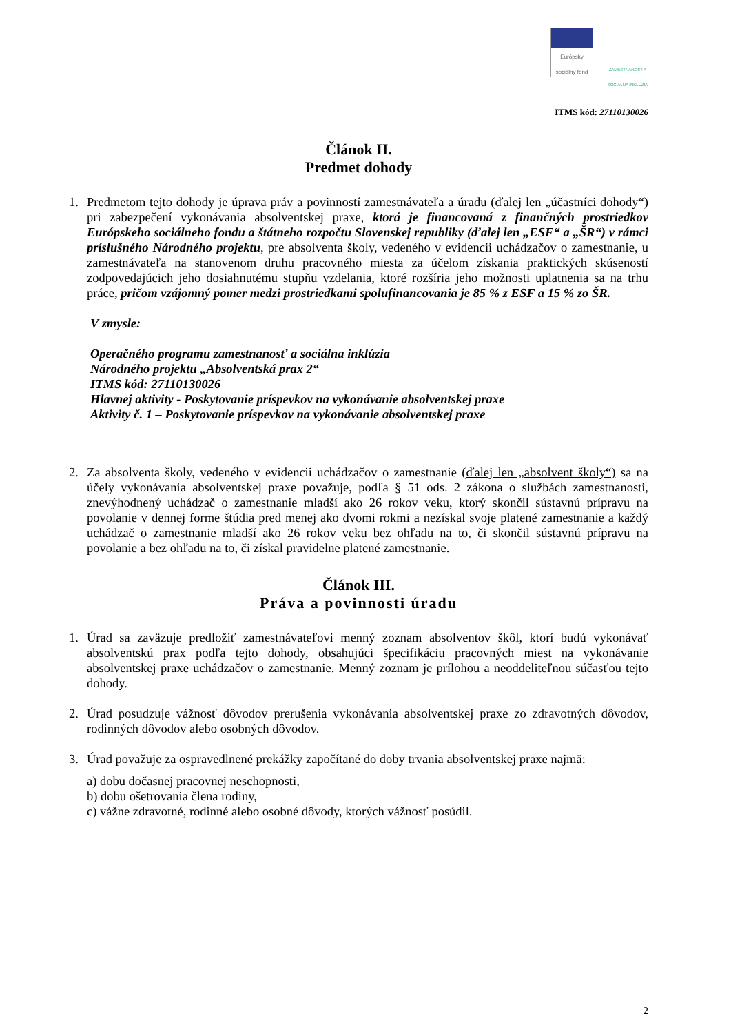Európsky sociálny fond
ZAMESTNANOSŤ A SOCIÁLNA INKLÚZIA
ITMS kód: 27110130026
Článok II.
Predmet dohody
1. Predmetom tejto dohody je úprava práv a povinností zamestnávateľa a úradu (ďalej len „účastníci dohody“) pri zabezpečení vykonávania absolventskej praxe, ktorá je financovaná z finančných prostriedkov Európskeho sociálneho fondu a štátneho rozpočtu Slovenskej republiky (ďalej len „ESF“ a „ŠR“) v rámci príslušného Národného projektu, pre absolventa školy, vedeného v evidencii uchádzačov o zamestnanie, u zamestnávateľa na stanovenom druhu pracovného miesta za účelom získania praktických skúseností zodpovedajúcich jeho dosiahnutému stupňu vzdelania, ktoré rozšíria jeho možnosti uplatnenia sa na trhu práce, pričom vzájomný pomer medzi prostriedkami spolufinancovania je 85 % z ESF a 15 % zo ŠR.
V zmysle:
Operačného programu zamestnanosť a sociálna inklúzia
Národného projektu „Absolventská prax 2“
ITMS kód: 27110130026
Hlavnej aktivity - Poskytovanie príspevkov na vykonávanie absolventskej praxe
Aktivity č. 1 – Poskytovanie príspevkov na vykonávanie absolventskej praxe
2. Za absolventa školy, vedeného v evidencii uchádzačov o zamestnanie (ďalej len „absolvent školy“) sa na účely vykonávania absolventskej praxe považuje, podľa § 51 ods. 2 zákona o službách zamestnanosti, znevýhodnený uchádzač o zamestnanie mladší ako 26 rokov veku, ktorý skončil sústavnú prípravu na povolanie v dennej forme štúdia pred menej ako dvomi rokmi a nezískal svoje platené zamestnanie a každý uchádzač o zamestnanie mladší ako 26 rokov veku bez ohľadu na to, či skončil sústavnú prípravu na povolanie a bez ohľadu na to, či získal pravidelne platené zamestnanie.
Článok III.
Práva a povinnosti úradu
1. Úrad sa zaväzuje predložiť zamestnávateľovi menný zoznam absolventov škôl, ktorí budú vykonávať absolventskú prax podľa tejto dohody, obsahujúci špecifikáciu pracovných miest na vykonávanie absolventskej praxe uchádzačov o zamestnanie. Menný zoznam je prílohou a neoddeliteľnou súčasťou tejto dohody.
2. Úrad posudzuje vážnosť dôvodov prerušenia vykonávania absolventskej praxe zo zdravotných dôvodov, rodinných dôvodov alebo osobných dôvodov.
3. Úrad považuje za ospravedlnené prekážky započítané do doby trvania absolventskej praxe najmä:
a) dobu dočasnej pracovnej neschopnosti,
b) dobu ošetrovania člena rodiny,
c) vážne zdravotné, rodinné alebo osobné dôvody, ktorých vážnosť posúdil.
2